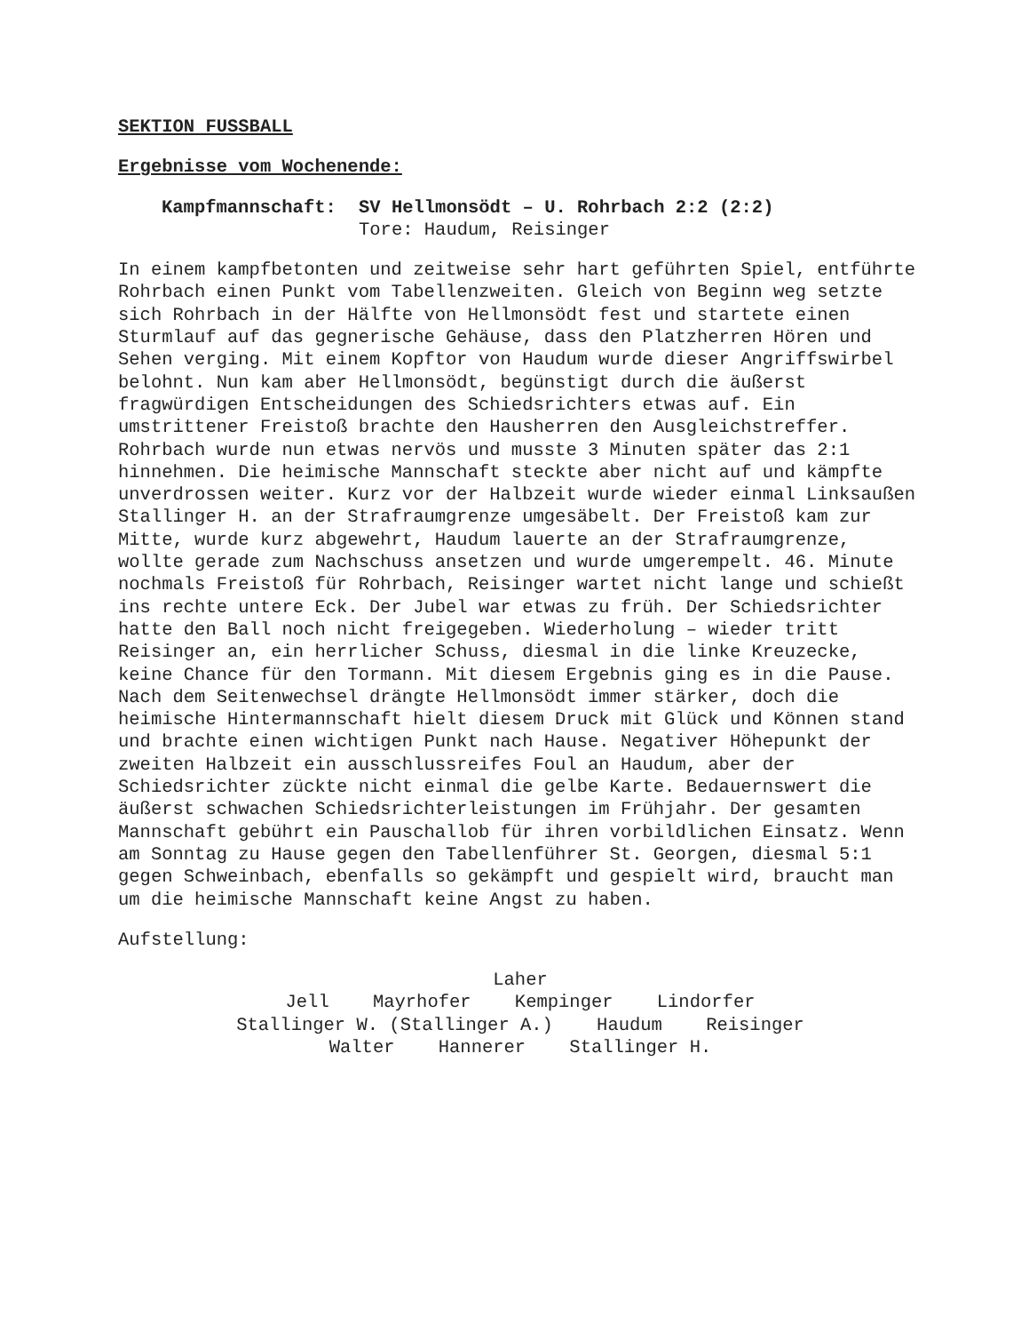SEKTION FUSSBALL
Ergebnisse vom Wochenende:
Kampfmannschaft: SV Hellmonsödt – U. Rohrbach 2:2 (2:2)
Tore: Haudum, Reisinger
In einem kampfbetonten und zeitweise sehr hart geführten Spiel, entführte Rohrbach einen Punkt vom Tabellenzweiten. Gleich von Beginn weg setzte sich Rohrbach in der Hälfte von Hellmonsödt fest und startete einen Sturmlauf auf das gegnerische Gehäuse, dass den Platzherren Hören und Sehen verging. Mit einem Kopftor von Haudum wurde dieser Angriffswirbel belohnt. Nun kam aber Hellmonsödt, begünstigt durch die äußerst fragwürdigen Entscheidungen des Schiedsrichters etwas auf. Ein umstrittener Freistoß brachte den Hausherren den Ausgleichstreffer. Rohrbach wurde nun etwas nervös und musste 3 Minuten später das 2:1 hinnehmen. Die heimische Mannschaft steckte aber nicht auf und kämpfte unverdrossen weiter. Kurz vor der Halbzeit wurde wieder einmal Linksaußen Stallinger H. an der Strafraumgrenze umgesäbelt. Der Freistoß kam zur Mitte, wurde kurz abgewehrt, Haudum lauerte an der Strafraumgrenze, wollte gerade zum Nachschuss ansetzen und wurde umgerempelt. 46. Minute nochmals Freistoß für Rohrbach, Reisinger wartet nicht lange und schießt ins rechte untere Eck. Der Jubel war etwas zu früh. Der Schiedsrichter hatte den Ball noch nicht freigegeben. Wiederholung – wieder tritt Reisinger an, ein herrlicher Schuss, diesmal in die linke Kreuzecke, keine Chance für den Tormann. Mit diesem Ergebnis ging es in die Pause. Nach dem Seitenwechsel drängte Hellmonsödt immer stärker, doch die heimische Hintermannschaft hielt diesem Druck mit Glück und Können stand und brachte einen wichtigen Punkt nach Hause. Negativer Höhepunkt der zweiten Halbzeit ein ausschlussreifes Foul an Haudum, aber der Schiedsrichter zückte nicht einmal die gelbe Karte. Bedauernswert die äußerst schwachen Schiedsrichterleistungen im Frühjahr. Der gesamten Mannschaft gebührt ein Pauschallob für ihren vorbildlichen Einsatz. Wenn am Sonntag zu Hause gegen den Tabellenführer St. Georgen, diesmal 5:1 gegen Schweinbach, ebenfalls so gekämpft und gespielt wird, braucht man um die heimische Mannschaft keine Angst zu haben.
Aufstellung:
Laher
Jell Mayrhofer Kempinger Lindorfer
Stallinger W. (Stallinger A.) Haudum Reisinger
Walter Hannerer Stallinger H.